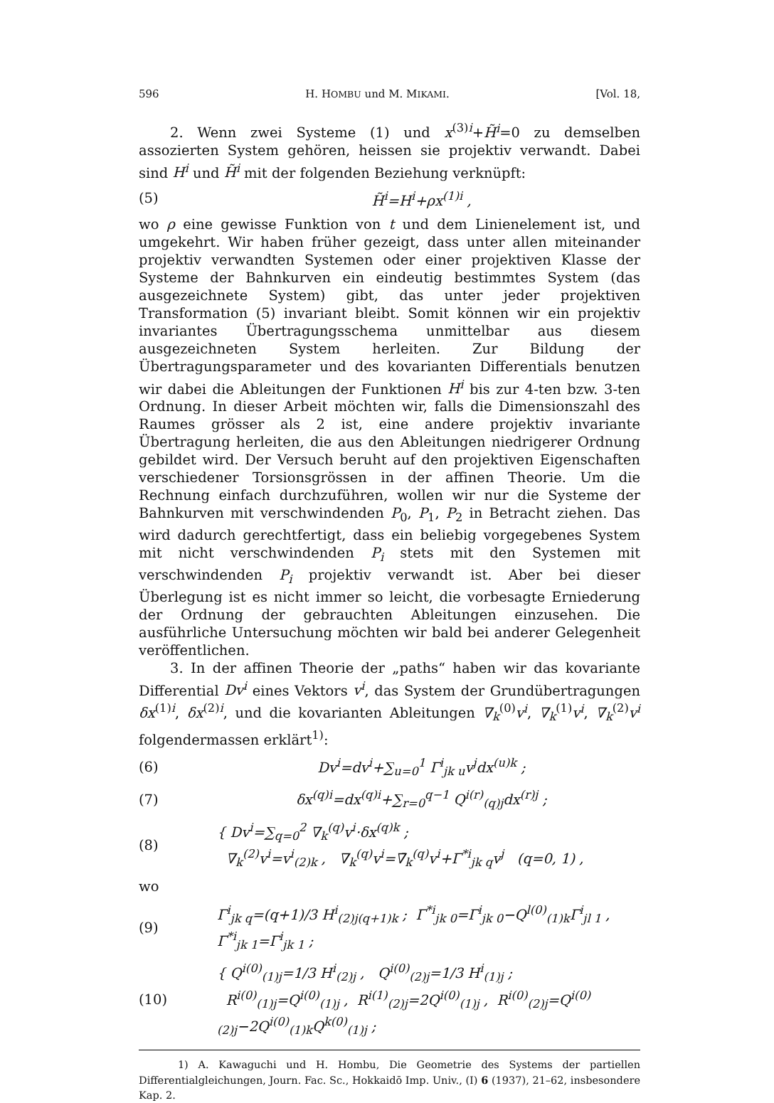596 H. HOMBU und M. MIKAMI. [Vol. 18,
2. Wenn zwei Systeme (1) und x<sup>(3)i</sup>+H̃<sup>i</sup>=0 zu demselben assozierten System gehören, heissen sie projektiv verwandt. Dabei sind H<sup>i</sup> und H̃<sup>i</sup> mit der folgenden Beziehung verknüpft:
(5) H̃<sup>i</sup>=H<sup>i</sup>+ρx<sup>(1)i</sup> ,
wo ρ eine gewisse Funktion von t und dem Linienelement ist, und umgekehrt. Wir haben früher gezeigt, dass unter allen miteinander projektiv verwandten Systemen oder einer projektiven Klasse der Systeme der Bahnkurven ein eindeutig bestimmtes System (das ausgezeichnete System) gibt, das unter jeder projektiven Transformation (5) invariant bleibt. Somit können wir ein projektiv invariantes Übertragungsschema unmittelbar aus diesem ausgezeichneten System herleiten. Zur Bildung der Übertragungsparameter und des kovarianten Differentials benutzen wir dabei die Ableitungen der Funktionen H<sup>i</sup> bis zur 4-ten bzw. 3-ten Ordnung. In dieser Arbeit möchten wir, falls die Dimensionszahl des Raumes grösser als 2 ist, eine andere projektiv invariante Übertragung herleiten, die aus den Ableitungen niedrigerer Ordnung gebildet wird. Der Versuch beruht auf den projektiven Eigenschaften verschiedener Torsionsgrössen in der affinen Theorie. Um die Rechnung einfach durchzuführen, wollen wir nur die Systeme der Bahnkurven mit verschwindenden P<sub>0</sub>, P<sub>1</sub>, P<sub>2</sub> in Betracht ziehen. Das wird dadurch gerechtfertigt, dass ein beliebig vorgegebenes System mit nicht verschwindenden P<sub>i</sub> stets mit den Systemen mit verschwindenden P<sub>i</sub> projektiv verwandt ist. Aber bei dieser Überlegung ist es nicht immer so leicht, die vorbesagte Erniederung der Ordnung der gebrauchten Ableitungen einzusehen. Die ausführliche Untersuchung möchten wir bald bei anderer Gelegenheit veröffentlichen.
3. In der affinen Theorie der „paths“ haben wir das kovariante Differential Dv<sup>i</sup> eines Vektors v<sup>i</sup>, das System der Grundübertragungen δx<sup>(1)i</sup>, δx<sup>(2)i</sup>, und die kovarianten Ableitungen ∇<sub>k</sub><sup>(0)</sup>v<sup>i</sup>, ∇<sub>k</sub><sup>(1)</sup>v<sup>i</sup>, ∇<sub>k</sub><sup>(2)</sup>v<sup>i</sup> folgendermassen erklärt<sup>1)</sup>:
(6) Dv<sup>i</sup>=dv<sup>i</sup>+∑<sub>u=0</sub><sup>1</sup> Γ<sup>i</sup><sub>jk u</sub>v<sup>j</sup>dx<sup>(u)k</sup> ;
(7) δx<sup>(q)i</sup>=dx<sup>(q)i</sup>+∑<sub>r=0</sub><sup>q−1</sup> Q<sup>i(r)</sup><sub>(q)j</sub>dx<sup>(r)j</sup> ;
(8) { Dv<sup>i</sup>=∑<sub>q=0</sub><sup>2</sup> ∇<sub>k</sub><sup>(q)</sup>v<sup>i</sup>·δx<sup>(q)k</sup> ;
∇<sub>k</sub><sup>(2)</sup>v<sup>i</sup>=v<sup>i</sup><sub>(2)k</sub> , ∇<sub>k</sub><sup>(q)</sup>v<sup>i</sup>=∇̄<sub>k</sub><sup>(q)</sup>v<sup>i</sup>+Γ<sup>*i</sup><sub>jk q</sub>v<sup>j</sup> (q=0, 1) ,
wo
(9) Γ<sup>i</sup><sub>jk q</sub>=(q+1)/3 H<sup>i</sup><sub>(2)j(q+1)k</sub> ; Γ<sup>*i</sup><sub>jk 0</sub>=Γ<sup>i</sup><sub>jk 0</sub>−Q<sup>l(0)</sup><sub>(1)k</sub>Γ<sup>i</sup><sub>jl 1</sub> , Γ<sup>*i</sup><sub>jk 1</sub>=Γ<sup>i</sup><sub>jk 1</sub> ;
(10) { Q<sup>i(0)</sup><sub>(1)j</sub>=1/3 H<sup>i</sup><sub>(2)j</sub> , Q<sup>i(0)</sup><sub>(2)j</sub>=1/3 H<sup>i</sup><sub>(1)j</sub> ;
R<sup>i(0)</sup><sub>(1)j</sub>=Q<sup>i(0)</sup><sub>(1)j</sub> , R<sup>i(1)</sup><sub>(2)j</sub>=2Q<sup>i(0)</sup><sub>(1)j</sub> , R<sup>i(0)</sup><sub>(2)j</sub>=Q<sup>i(0)</sup><sub>(2)j</sub>−2Q<sup>i(0)</sup><sub>(1)k</sub>Q<sup>k(0)</sup><sub>(1)j</sub> ;
1) A. Kawaguchi und H. Hombu, Die Geometrie des Systems der partiellen Differentialgleichungen, Journ. Fac. Sc., Hokkaidō Imp. Univ., (I) 6 (1937), 21–62, insbesondere Kap. 2.